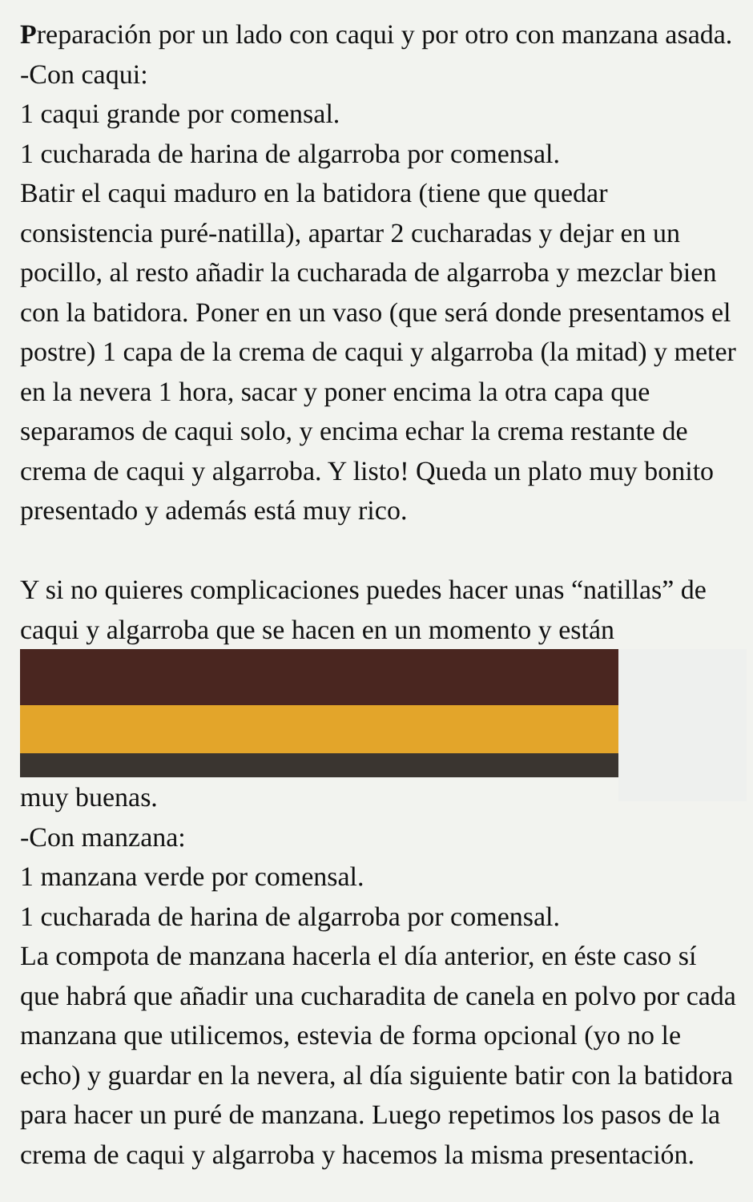Preparación por un lado con caqui y por otro con manzana asada.
-Con caqui:
1 caqui grande por comensal.
1 cucharada de harina de algarroba por comensal.
Batir el caqui maduro en la batidora (tiene que quedar consistencia puré-natilla), apartar 2 cucharadas y dejar en un pocillo, al resto añadir la cucharada de algarroba y mezclar bien con la batidora. Poner en un vaso (que será donde presentamos el postre) 1 capa de la crema de caqui y algarroba (la mitad) y meter en la nevera 1 hora, sacar y poner encima la otra capa que separamos de caqui solo, y encima echar la crema restante de crema de caqui y algarroba. Y listo! Queda un plato muy bonito presentado y además está muy rico.
Y si no quieres complicaciones puedes hacer unas “natillas” de caqui y algarroba que se hacen en un momento y están
muy buenas.
-Con manzana:
1 manzana verde por comensal.
1 cucharada de harina de algarroba por comensal.
La compota de manzana hacerla el día anterior, en éste caso sí que habrá que añadir una cucharadita de canela en polvo por cada manzana que utilicemos, estevia de forma opcional (yo no le echo) y guardar en la nevera, al día siguiente batir con la batidora para hacer un puré de manzana. Luego repetimos los pasos de la crema de caqui y algarroba y hacemos la misma presentación.